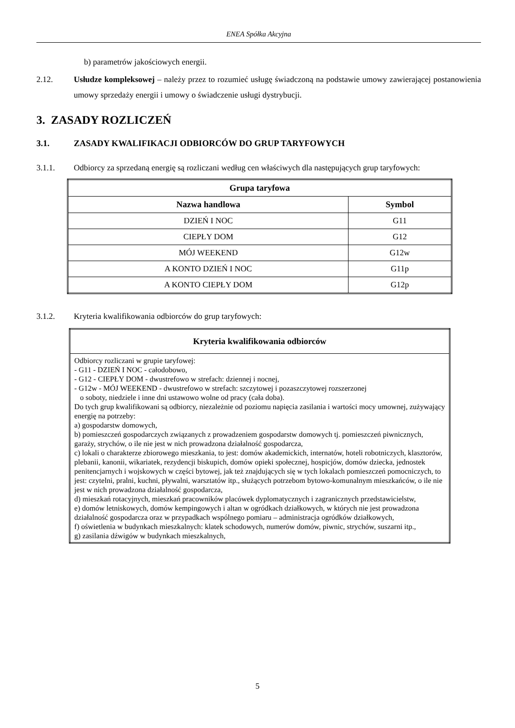ENEA Spółka Akcyjna
b) parametrów jakościowych energii.
2.12. Usłudze kompleksowej – należy przez to rozumieć usługę świadczoną na podstawie umowy zawierającej postanowienia umowy sprzedaży energii i umowy o świadczenie usługi dystrybucji.
3. ZASADY ROZLICZEŃ
3.1. ZASADY KWALIFIKACJI ODBIORCÓW DO GRUP TARYFOWYCH
3.1.1. Odbiorcy za sprzedaną energię są rozliczani według cen właściwych dla następujących grup taryfowych:
| Grupa taryfowa | |
| --- | --- |
| Nazwa handlowa | Symbol |
| DZIEŃ I NOC | G11 |
| CIEPŁY DOM | G12 |
| MÓJ WEEKEND | G12w |
| A KONTO DZIEŃ I NOC | G11p |
| A KONTO CIEPŁY DOM | G12p |
3.1.2. Kryteria kwalifikowania odbiorców do grup taryfowych:
| Kryteria kwalifikowania odbiorców |
| --- |
| Odbiorcy rozliczani w grupie taryfowej: - G11 - DZIEŃ I NOC - całodobowo, - G12 - CIEPŁY DOM - dwustrefowo w strefach: dziennej i nocnej, - G12w - MÓJ WEEKEND - dwustrefowo w strefach: szczytowej i pozaszczytowej rozszerzonej o soboty, niedziele i inne dni ustawowo wolne od pracy (cała doba). Do tych grup kwalifikowani są odbiorcy, niezależnie od poziomu napięcia zasilania i wartości mocy umownej, zużywający energię na potrzeby: a) gospodarstw domowych, b) pomieszczeń gospodarczych związanych z prowadzeniem gospodarstw domowych tj. pomieszczeń piwnicznych, garaży, strychów, o ile nie jest w nich prowadzona działalność gospodarcza, c) lokali o charakterze zbiorowego mieszkania, to jest: domów akademickich, internatów, hoteli robotniczych, klasztorów, plebanii, kanonii, wikariatek, rezydencji biskupich, domów opieki społecznej, hospicjów, domów dziecka, jednostek penitencjarnych i wojskowych w części bytowej, jak też znajdujących się w tych lokalach pomieszczeń pomocniczych, to jest: czytelni, pralni, kuchni, pływalni, warsztatów itp., służących potrzebom bytowo-komunalnym mieszkańców, o ile nie jest w nich prowadzona działalność gospodarcza, d) mieszkań rotacyjnych, mieszkań pracowników placówek dyplomatycznych i zagranicznych przedstawicielstw, e) domów letniskowych, domów kempingowych i altan w ogródkach działkowych, w których nie jest prowadzona działalność gospodarcza oraz w przypadkach wspólnego pomiaru – administracja ogródków działkowych, f) oświetlenia w budynkach mieszkalnych: klatek schodowych, numerów domów, piwnic, strychów, suszarni itp., g) zasilania dźwigów w budynkach mieszkalnych, |
5